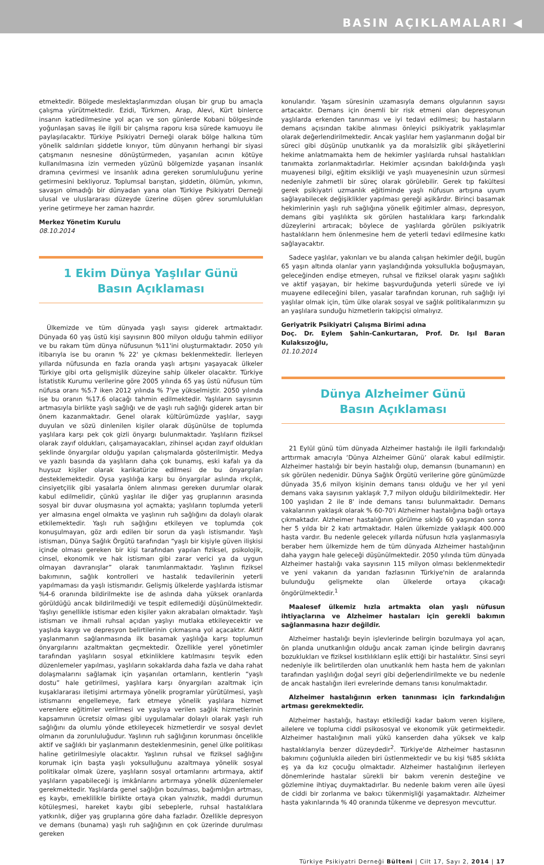BASIN AÇIKLAMALARI ◀
etmektedir. Bölgede meslektaşlarımızdan oluşan bir grup bu amaçla çalışma yürütmektedir. Ezidi, Türkmen, Arap, Alevi, Kürt binlerce insanın katledilmesine yol açan ve son günlerde Kobani bölgesinde yoğunlaşan savaş ile ilgili bir çalışma raporu kısa sürede kamuoyu ile paylaşılacaktır. Türkiye Psikiyatri Derneği olarak bölge halkına tüm yönelik saldırıları şiddetle kınıyor, tüm dünyanın herhangi bir siyasi çatışmanın nesnesine dönüştürmeden, yaşanılan acının kötüye kullanılmasına izin vermeden yüzünü bölgemizde yaşanan insanlık dramına çevirmesi ve insanlık adına gereken sorumluluğunu yerine getirmesini bekliyoruz. Toplumsal barıştan, şiddetin, ölümün, yıkımın, savaşın olmadığı bir dünyadan yana olan Türkiye Psikiyatri Derneği ulusal ve uluslararası düzeyde üzerine düşen görev sorumlulukları yerine getirmeye her zaman hazırdır.
Merkez Yönetim Kurulu
08.10.2014
1 Ekim Dünya Yaşlılar Günü
Basın Açıklaması
Ülkemizde ve tüm dünyada yaşlı sayısı giderek artmaktadır. Dünyada 60 yaş üstü kişi sayısının 800 milyon olduğu tahmin ediliyor ve bu rakam tüm dünya nüfusunun %11'ini oluşturmaktadır. 2050 yılı itibarıyla ise bu oranın % 22' ye çıkması beklenmektedir. İlerleyen yıllarda nüfusunda en fazla oranda yaşlı artışını yaşayacak ülkeler Türkiye gibi orta gelişmişlik düzeyine sahip ülkeler olacaktır. Türkiye İstatistik Kurumu verilerine göre 2005 yılında 65 yaş üstü nüfusun tüm nüfusa oranı %5.7 iken 2012 yılında % 7'ye yükselmiştir. 2050 yılında ise bu oranın %17.6 olacağı tahmin edilmektedir. Yaşlıların sayısının artmasıyla birlikte yaşlı sağlığı ve de yaşlı ruh sağlığı giderek artan bir önem kazanmaktadır. Genel olarak kültürümüzde yaşlılar, saygı duyulan ve sözü dinlenilen kişiler olarak düşünülse de toplumda yaşlılara karşı pek çok gizli önyargı bulunmaktadır. Yaşlıların fiziksel olarak zayıf oldukları, çalışamayacakları, zihinsel açıdan zayıf oldukları şeklinde önyargılar olduğu yapılan çalışmalarda gösterilmiştir. Medya ve yazılı basında da yaşlıların daha çok bunamış, eski kafalı ya da huysuz kişiler olarak karikatürize edilmesi de bu önyargıları desteklemektedir. Oysa yaşlılığa karşı bu önyargılar aslında ırkçılık, cinsiyetçilik gibi yasalarla önlem alınması gereken durumlar olarak kabul edilmelidir, çünkü yaşlılar ile diğer yaş gruplarının arasında sosyal bir duvar oluşmasına yol açmakta; yaşlıların toplumda yeterli yer almasına engel olmakta ve yaşlının ruh sağlığını da dolaylı olarak etkilemektedir. Yaşlı ruh sağlığını etkileyen ve toplumda çok konuşulmayan, göz ardı edilen bir sorun da yaşlı istismarıdır. Yaşlı istismarı, Dünya Sağlık Örgütü tarafından “yaşlı bir kişiyle güven ilişkisi içinde olması gereken bir kişi tarafından yapılan fiziksel, psikolojik, cinsel, ekonomik ve hak istismarı gibi zarar verici ya da uygun olmayan davranışlar” olarak tanımlanmaktadır. Yaşlının fiziksel bakımının, sağlık kontrolleri ve hastalık tedavilerinin yeterli yapılmaması da yaşlı istismarıdır. Gelişmiş ülkelerde yaşlılarda istismar %4-6 oranında bildirilmekte ise de aslında daha yüksek oranlarda görüldüğü ancak bildirilmediği ve tespit edilemediği düşünülmektedir. Yaşlıyı genellikle istismar eden kişiler yakın akrabaları olmaktadır. Yaşlı istismarı ve ihmali ruhsal açıdan yaşlıyı mutlaka etkileyecektir ve yaşlıda kaygı ve depresyon belirtilerinin çıkmasına yol açacaktır. Aktif yaşlanmanın sağlanmasında ilk basamak yaşlılığa karşı toplumun önyargılarını azaltmaktan geçmektedir. Özellikle yerel yönetimler tarafından yaşlıların sosyal etkinliklere katılmasını teşvik eden düzenlemeler yapılması, yaşlıların sokaklarda daha fazla ve daha rahat dolaşmalarını sağlamak için yaşanılan ortamların, kentlerin “yaşlı dostu” hale getirilmesi, yaşlılara karşı önyargıları azaltmak için kuşaklararası iletişimi artırmaya yönelik programlar yürütülmesi, yaşlı istismarını engellemeye, fark etmeye yönelik yaşlılara hizmet verenlere eğitimler verilmesi ve yaşlıya verilen sağlık hizmetlerinin kapsamının ücretsiz olması gibi uygulamalar dolaylı olarak yaşlı ruh sağlığını da olumlu yönde etkileyecek hizmetlerdir ve sosyal devlet olmanın da zorunluluğudur. Yaşlının ruh sağlığının korunması öncelikle aktif ve sağlıklı bir yaşlanmanın desteklenmesinin, genel ülke politikası haline getirilmesiyle olacaktır. Yaşlının ruhsal ve fiziksel sağlığını korumak için başta yaşlı yoksulluğunu azaltmaya yönelik sosyal politikalar olmak üzere, yaşlıların sosyal ortamlarını artırmaya, aktif yaşlıların yapabileceği iş imkânlarını artırmaya yönelik düzenlemeler gerekmektedir. Yaşlılarda genel sağlığın bozulması, bağımlığın artması, eş kaybı, emeklilikle birlikte ortaya çıkan yalnızlık, maddi durumun kötüleşmesi, hareket kaybı gibi sebeplerle, ruhsal hastalıklara yatkınlık, diğer yaş gruplarına göre daha fazladır. Özellikle depresyon ve demans (bunama) yaşlı ruh sağlığının en çok üzerinde durulması gereken
konularıdır. Yaşam süresinin uzamasıyla demans olgularının sayısı artacaktır. Demans için önemli bir risk etmeni olan depresyonun yaşlılarda erkenden tanınması ve iyi tedavi edilmesi; bu hastaların demans açısından takibe alınması önleyici psikiyatrik yaklaşımlar olarak değerlendirilmektedir. Ancak yaşlılar hem yaşlanmanın doğal bir süreci gibi düşünüp unutkanlık ya da moralsizlik gibi şikâyetlerini hekime anlatmamakta hem de hekimler yaşlılarda ruhsal hastalıkları tanımakta zorlanmaktadırlar. Hekimler açısından bakıldığında yaşlı muayenesi bilgi, eğitim eksikliği ve yaşlı muayenesinin uzun sürmesi nedeniyle zahmetli bir süreç olarak görülebilir. Gerek tıp fakültesi gerek psikiyatri uzmanlık eğitiminde yaşlı nüfusun artışına uyum sağlayabilecek değişiklikler yapılması gereği aşikârdır. Birinci basamak hekimlerinin yaşlı ruh sağlığına yönelik eğitimler alması, depresyon, demans gibi yaşlılıkta sık görülen hastalıklara karşı farkındalık düzeylerini artıracak; böylece de yaşlılarda görülen psikiyatrik hastalıkların hem önlenmesine hem de yeterli tedavi edilmesine katkı sağlayacaktır.
Sadece yaşlılar, yakınları ve bu alanda çalışan hekimler değil, bugün 65 yaşın altında olanlar yarın yaşlandığında yoksullukla boğuşmayan, geleceğinden endişe etmeyen, ruhsal ve fiziksel olarak yaşını sağlıklı ve aktif yaşayan, bir hekime başvurduğunda yeterli sürede ve iyi muayene edileceğini bilen, yasalar tarafından korunan, ruh sağlığı iyi yaşlılar olmak için, tüm ülke olarak sosyal ve sağlık politikalarımızın şu an yaşlılara sunduğu hizmetlerin takipçisi olmalıyız.
Geriyatrik Psikiyatri Çalışma Birimi adına
Doç. Dr. Eylem Şahin-Cankurtaran, Prof. Dr. Işıl Baran Kulaksızoğlu,
01.10.2014
Dünya Alzheimer Günü
Basın Açıklaması
21 Eylül günü tüm dünyada Alzheimer hastalığı ile ilgili farkındalığı arttırmak amacıyla ‘Dünya Alzheimer Günü’ olarak kabul edilmiştir. Alzheimer hastalığı bir beyin hastalığı olup, demansın (bunamanın) en sık görülen nedenidir. Dünya Sağlık Örgütü verilerine göre günümüzde dünyada 35,6 milyon kişinin demans tanısı olduğu ve her yıl yeni demans vaka sayısının yaklaşık 7,7 milyon olduğu bildirilmektedir. Her 100 yaşlıdan 2 ile 8' inde demans tanısı bulunmaktadır. Demans vakalarının yaklaşık olarak % 60-70'i Alzheimer hastalığına bağlı ortaya çıkmaktadır. Alzheimer hastalığının görülme sıklığı 60 yaşından sonra her 5 yılda bir 2 katı artmaktadır. Halen ülkemizde yaklaşık 400.000 hasta vardır. Bu nedenle gelecek yıllarda nüfusun hızla yaşlanmasıyla beraber hem ülkemizde hem de tüm dünyada Alzheimer hastalığının daha yaygın hale geleceği düşünülmektedir. 2050 yılında tüm dünyada Alzheimer hastalığı vaka sayısının 115 milyon olması beklenmektedir ve yeni vakanın da yarıdan fazlasının Türkiye'nin de aralarında bulunduğu gelişmekte olan ülkelerde ortaya çıkacağı öngörülmektedir.<sup>1</sup>
Maalesef ülkemiz hızla artmakta olan yaşlı nüfusun ihtiyaçlarına ve Alzheimer hastaları için gerekli bakımın sağlanmasına hazır değildir.
Alzheimer hastalığı beyin işlevlerinde belirgin bozulmaya yol açan, ön planda unutkanlığın olduğu ancak zaman içinde belirgin davranış bozuklukları ve fiziksel kısıtlılıkların eşlik ettiği bir hastalıktır. Sinsi seyri nedeniyle ilk belirtilerden olan unutkanlık hem hasta hem de yakınları tarafından yaşlılığın doğal seyri gibi değerlendirilmekte ve bu nedenle de ancak hastalığın ileri evrelerinde demans tanısı konulmaktadır.
Alzheimer hastalığının erken tanınması için farkındalığın artması gerekmektedir.
Alzheimer hastalığı, hastayı etkilediği kadar bakım veren kişilere, ailelere ve topluma ciddi psikososyal ve ekonomik yük getirmektedir. Alzheimer hastalığının mali yükü kanserden daha yüksek ve kalp hastalıklarıyla benzer düzeydedir<sup>2</sup>. Türkiye'de Alzheimer hastasının bakımını çoğunlukla aileden biri üstlenmektedir ve bu kişi %85 sıklıkta eş ya da kız çocuğu olmaktadır. Alzheimer hastalığının ilerleyen dönemlerinde hastalar sürekli bir bakım verenin desteğine ve gözlemine ihtiyaç duymaktadırlar. Bu nedenle bakım veren aile üyesi de ciddi bir zorlanma ve bakıcı tükenmişliği yaşamaktadır. Alzheimer hasta yakınlarında % 40 oranında tükenme ve depresyon mevcuttur.
Türkiye Psikiyatri Derneği Bülteni | Cilt 17, Sayı 2, 2014 | 17